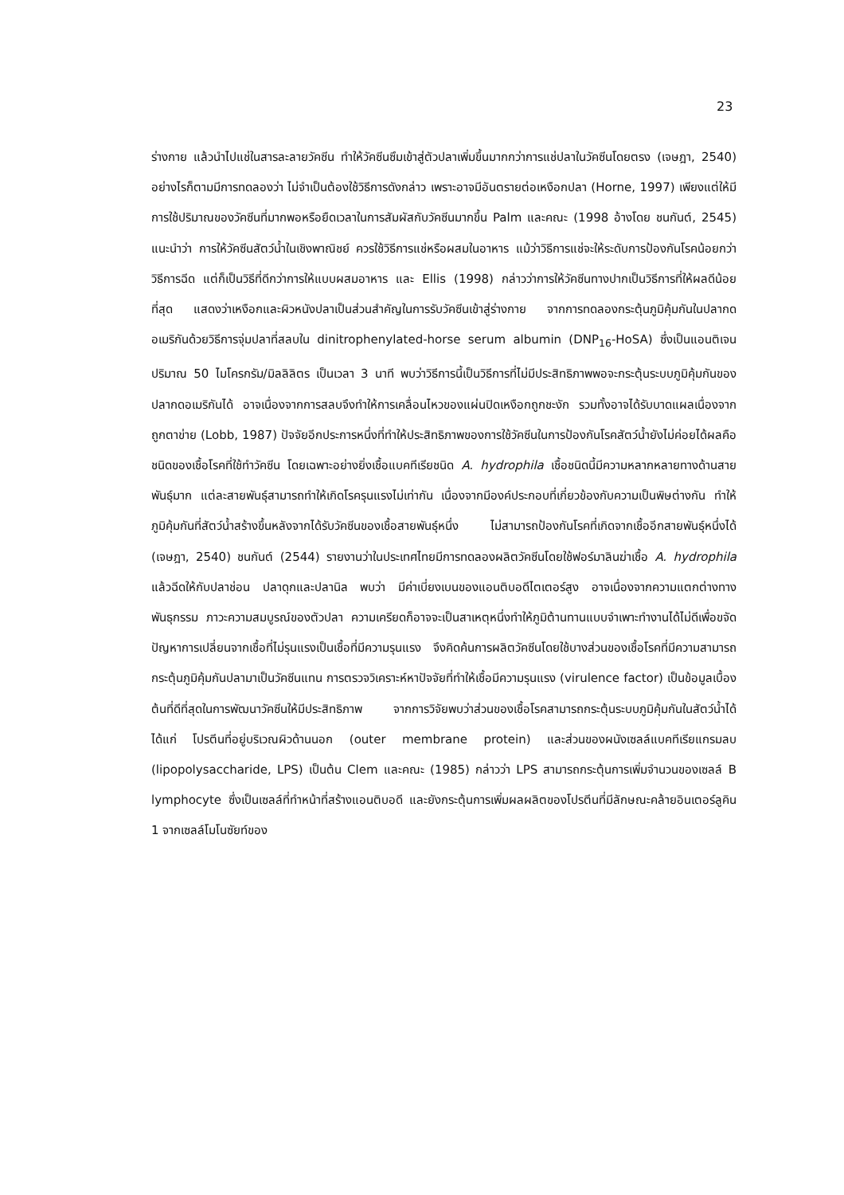23
ร่างกาย แล้วนำไปแช่ในสารละลายวัคซีน ทำให้วัคซีนซึมเข้าสู่ตัวปลาเพิ่มขึ้นมากกว่าการแช่ปลาในวัคซีนโดยตรง (เจษฎา, 2540) อย่างไรก็ตามมีการทดลองว่า ไม่จำเป็นต้องใช้วิธีการดังกล่าว เพราะอาจมีอันตรายต่อเหงือกปลา (Horne, 1997) เพียงแต่ให้มีการใช้ปริมาณของวัคซีนที่มากพอหรือยืดเวลาในการสัมผัสกับวัคซีนมากขึ้น Palm และคณะ (1998 อ้างโดย ชนกันต์, 2545) แนะนำว่า การให้วัคซีนสัตว์น้ำในเชิงพาณิชย์ ควรใช้วิธีการแช่หรือผสมในอาหาร แม้ว่าวิธีการแช่จะให้ระดับการป้องกันโรคน้อยกว่าวิธีการฉีด แต่ก็เป็นวิธีที่ดีกว่าการให้แบบผสมอาหาร และ Ellis (1998) กล่าวว่าการให้วัคซีนทางปากเป็นวิธีการที่ให้ผลดีน้อยที่สุด แสดงว่าเหงือกและผิวหนังปลาเป็นส่วนสำคัญในการรับวัคซีนเข้าสู่ร่างกาย จากการทดลองกระตุ้นภูมิคุ้มกันในปลากดอเมริกันด้วยวิธีการจุ่มปลาที่สลบใน dinitrophenylated-horse serum albumin (DNP<sub>16</sub>-HoSA) ซึ่งเป็นแอนติเจน ปริมาณ 50 ไมโครกรัม/มิลลิลิตร เป็นเวลา 3 นาที พบว่าวิธีการนี้เป็นวิธีการที่ไม่มีประสิทธิภาพพอจะกระตุ้นระบบภูมิคุ้มกันของปลากดอเมริกันได้ อาจเนื่องจากการสลบจึงทำให้การเคลื่อนไหวของแผ่นปิดเหงือกถูกชะงัก รวมทั้งอาจได้รับบาดแผลเนื่องจากถูกตาข่าย (Lobb, 1987) ปัจจัยอีกประการหนึ่งที่ทำให้ประสิทธิภาพของการใช้วัคซีนในการป้องกันโรคสัตว์น้ำยังไม่ค่อยได้ผลคือ ชนิดของเชื้อโรคที่ใช้ทำวัคซีน โดยเฉพาะอย่างยิ่งเชื้อแบคทีเรียชนิด A. hydrophila เชื้อชนิดนี้มีความหลากหลายทางด้านสายพันธุ์มาก แต่ละสายพันธุ์สามารถทำให้เกิดโรครุนแรงไม่เท่ากัน เนื่องจากมีองค์ประกอบที่เกี่ยวข้องกับความเป็นพิษต่างกัน ทำให้ภูมิคุ้มกันที่สัตว์น้ำสร้างขึ้นหลังจากได้รับวัคซีนของเชื้อสายพันธุ์หนึ่ง ไม่สามารถป้องกันโรคที่เกิดจากเชื้ออีกสายพันธุ์หนึ่งได้ (เจษฎา, 2540) ชนกันต์ (2544) รายงานว่าในประเทศไทยมีการทดลองผลิตวัคซีนโดยใช้ฟอร์มาลินฆ่าเชื้อ A. hydrophila แล้วฉีดให้กับปลาช่อน ปลาดุกและปลานิล พบว่า มีค่าเบี่ยงเบนของแอนติบอดีไตเตอร์สูง อาจเนื่องจากความแตกต่างทางพันธุกรรม ภาวะความสมบูรณ์ของตัวปลา ความเครียดก็อาจจะเป็นสาเหตุหนึ่งทำให้ภูมิต้านทานแบบจำเพาะทำงานได้ไม่ดีเพื่อขจัดปัญหาการเปลี่ยนจากเชื้อที่ไม่รุนแรงเป็นเชื้อที่มีความรุนแรง จึงคิดค้นการผลิตวัคซีนโดยใช้บางส่วนของเชื้อโรคที่มีความสามารถกระตุ้นภูมิคุ้มกันปลามาเป็นวัคซีนแทน การตรวจวิเคราะห์หาปัจจัยที่ทำให้เชื้อมีความรุนแรง (virulence factor) เป็นข้อมูลเบื้องต้นที่ดีที่สุดในการพัฒนาวัคซีนให้มีประสิทธิภาพ จากการวิจัยพบว่าส่วนของเชื้อโรคสามารถกระตุ้นระบบภูมิคุ้มกันในสัตว์น้ำได้ ได้แก่ โปรตีนที่อยู่บริเวณผิวด้านนอก (outer membrane protein) และส่วนของผนังเซลล์แบคทีเรียแกรมลบ (lipopolysaccharide, LPS) เป็นต้น Clem และคณะ (1985) กล่าวว่า LPS สามารถกระตุ้นการเพิ่มจำนวนของเซลล์ B lymphocyte ซึ่งเป็นเซลล์ที่ทำหน้าที่สร้างแอนติบอดี และยังกระตุ้นการเพิ่มผลผลิตของโปรตีนที่มีลักษณะคล้ายอินเตอร์ลูคิน 1 จากเซลล์โมโนซัยท์ของ